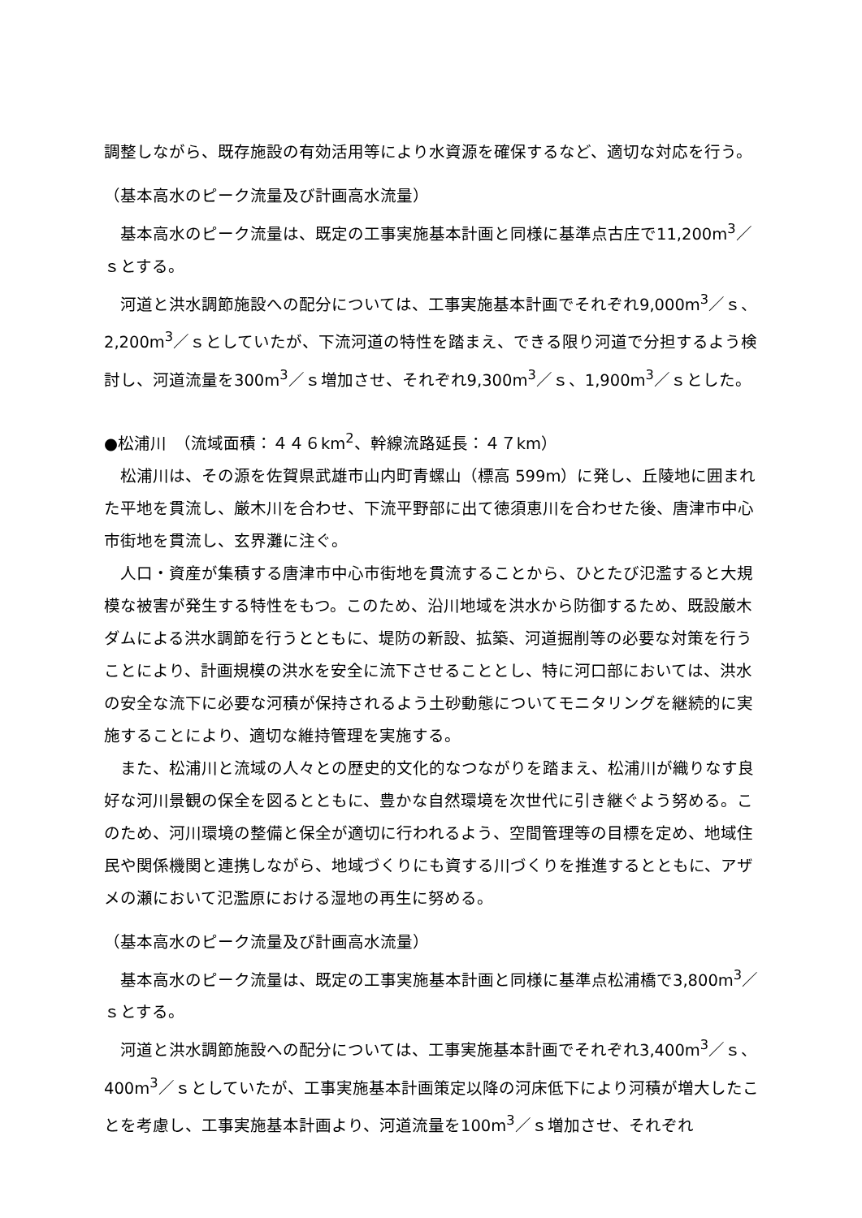調整しながら、既存施設の有効活用等により水資源を確保するなど、適切な対応を行う。
（基本高水のピーク流量及び計画高水流量）
基本高水のピーク流量は、既定の工事実施基本計画と同様に基準点古庄で11,200m<sup>3</sup>／ｓとする。
河道と洪水調節施設への配分については、工事実施基本計画でそれぞれ9,000m<sup>3</sup>／ｓ、2,200m<sup>3</sup>／ｓとしていたが、下流河道の特性を踏まえ、できる限り河道で分担するよう検討し、河道流量を300m<sup>3</sup>／ｓ増加させ、それぞれ9,300m<sup>3</sup>／ｓ、1,900m<sup>3</sup>／ｓとした。
●松浦川　（流域面積：４４６km<sup>2</sup>、幹線流路延長：４７km）
松浦川は、その源を佐賀県武雄市山内町青螺山（標高 599m）に発し、丘陵地に囲まれた平地を貫流し、厳木川を合わせ、下流平野部に出て徳須恵川を合わせた後、唐津市中心市街地を貫流し、玄界灘に注ぐ。
人口・資産が集積する唐津市中心市街地を貫流することから、ひとたび氾濫すると大規模な被害が発生する特性をもつ。このため、沿川地域を洪水から防御するため、既設厳木ダムによる洪水調節を行うとともに、堤防の新設、拡築、河道掘削等の必要な対策を行うことにより、計画規模の洪水を安全に流下させることとし、特に河口部においては、洪水の安全な流下に必要な河積が保持されるよう土砂動態についてモニタリングを継続的に実施することにより、適切な維持管理を実施する。
また、松浦川と流域の人々との歴史的文化的なつながりを踏まえ、松浦川が織りなす良好な河川景観の保全を図るとともに、豊かな自然環境を次世代に引き継ぐよう努める。このため、河川環境の整備と保全が適切に行われるよう、空間管理等の目標を定め、地域住民や関係機関と連携しながら、地域づくりにも資する川づくりを推進するとともに、アザメの瀬において氾濫原における湿地の再生に努める。
（基本高水のピーク流量及び計画高水流量）
基本高水のピーク流量は、既定の工事実施基本計画と同様に基準点松浦橋で3,800m<sup>3</sup>／ｓとする。
河道と洪水調節施設への配分については、工事実施基本計画でそれぞれ3,400m<sup>3</sup>／ｓ、400m<sup>3</sup>／ｓとしていたが、工事実施基本計画策定以降の河床低下により河積が増大したことを考慮し、工事実施基本計画より、河道流量を100m<sup>3</sup>／ｓ増加させ、それぞれ